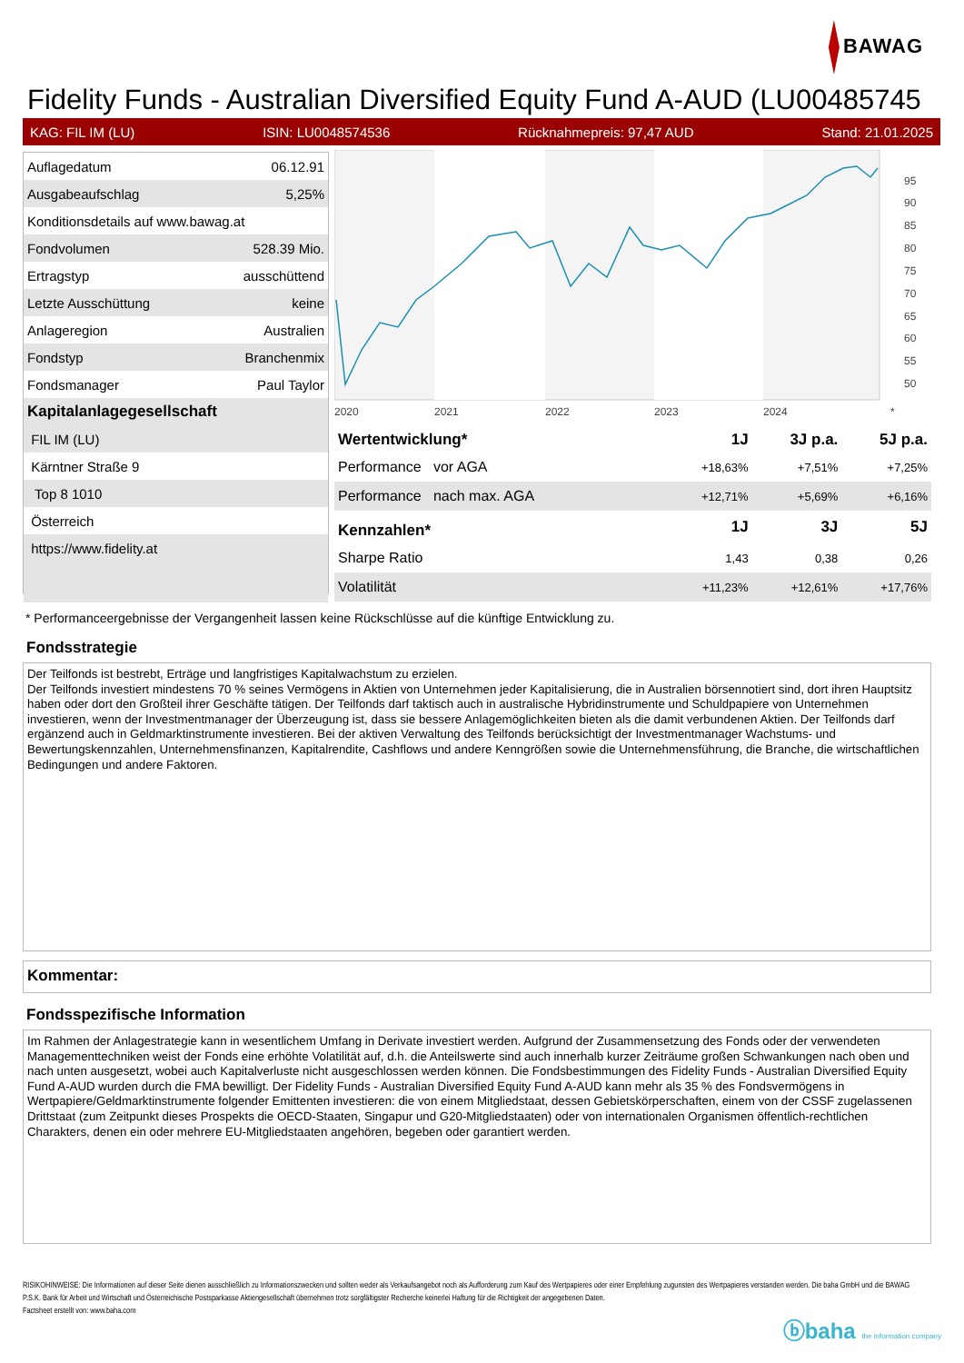BAWAG
Fidelity Funds - Australian Diversified Equity Fund A-AUD (LU00485745
KAG: FIL IM (LU) ISIN: LU0048574536 Rücknahmepreis: 97,47 AUD Stand: 21.01.2025
| Auflagedatum | 06.12.91 |
| Ausgabeaufschlag | 5,25% |
| Konditionsdetails auf www.bawag.at | |
| Fondvolumen | 528.39 Mio. |
| Ertragstyp | ausschüttend |
| Letzte Ausschüttung | keine |
| Anlageregion | Australien |
| Fondstyp | Branchenmix |
| Fondsmanager | Paul Taylor |
| Kapitalanlagegesellschaft | |
| FIL IM (LU) | |
| Kärntner Straße 9 | |
| Top 8 1010 | |
| Österreich | |
| https://www.fidelity.at | |
95
90
85
80
75
70
65
60
55
50
2020
2021
2022
2023
2024
*
| Wertentwicklung* | 1J | 3J p.a. | 5J p.a. |
| --- | --- | --- | --- |
| Performance vor AGA | +18,63% | +7,51% | +7,25% |
| Performance nach max. AGA | +12,71% | +5,69% | +6,16% |
| Kennzahlen* | 1J | 3J | 5J |
| Sharpe Ratio | 1,43 | 0,38 | 0,26 |
| Volatilität | +11,23% | +12,61% | +17,76% |
* Performanceergebnisse der Vergangenheit lassen keine Rückschlüsse auf die künftige Entwicklung zu.
Fondsstrategie
Der Teilfonds ist bestrebt, Erträge und langfristiges Kapitalwachstum zu erzielen.
Der Teilfonds investiert mindestens 70 % seines Vermögens in Aktien von Unternehmen jeder Kapitalisierung, die in Australien börsennotiert sind, dort ihren Hauptsitz haben oder dort den Großteil ihrer Geschäfte tätigen. Der Teilfonds darf taktisch auch in australische Hybridinstrumente und Schuldpapiere von Unternehmen investieren, wenn der Investmentmanager der Überzeugung ist, dass sie bessere Anlagemöglichkeiten bieten als die damit verbundenen Aktien. Der Teilfonds darf ergänzend auch in Geldmarktinstrumente investieren. Bei der aktiven Verwaltung des Teilfonds berücksichtigt der Investmentmanager Wachstums- und Bewertungskennzahlen, Unternehmensfinanzen, Kapitalrendite, Cashflows und andere Kenngrößen sowie die Unternehmensführung, die Branche, die wirtschaftlichen Bedingungen und andere Faktoren.
Kommentar:
Fondsspezifische Information
Im Rahmen der Anlagestrategie kann in wesentlichem Umfang in Derivate investiert werden. Aufgrund der Zusammensetzung des Fonds oder der verwendeten Managementtechniken weist der Fonds eine erhöhte Volatilität auf, d.h. die Anteilswerte sind auch innerhalb kurzer Zeiträume großen Schwankungen nach oben und nach unten ausgesetzt, wobei auch Kapitalverluste nicht ausgeschlossen werden können. Die Fondsbestimmungen des Fidelity Funds - Australian Diversified Equity Fund A-AUD wurden durch die FMA bewilligt. Der Fidelity Funds - Australian Diversified Equity Fund A-AUD kann mehr als 35 % des Fondsvermögens in Wertpapiere/Geldmarktinstrumente folgender Emittenten investieren: die von einem Mitgliedstaat, dessen Gebietskörperschaften, einem von der CSSF zugelassenen Drittstaat (zum Zeitpunkt dieses Prospekts die OECD-Staaten, Singapur und G20-Mitgliedstaaten) oder von internationalen Organismen öffentlich-rechtlichen Charakters, denen ein oder mehrere EU-Mitgliedstaaten angehören, begeben oder garantiert werden.
RISIKOHINWEISE: Die Informationen auf dieser Seite dienen ausschließlich zu Informationszwecken und sollten weder als Verkaufsangebot noch als Aufforderung zum Kauf des Wertpapieres oder einer Empfehlung zugunsten des Wertpapieres verstanden werden. Die baha GmbH und die BAWAG P.S.K. Bank für Arbeit und Wirtschaft und Österreichische Postsparkasse Aktiengesellschaft übernehmen trotz sorgfältigster Recherche keinerlei Haftung für die Richtigkeit der angegebenen Daten.
Factsheet erstellt von: www.baha.com
ⓑbaha the information company